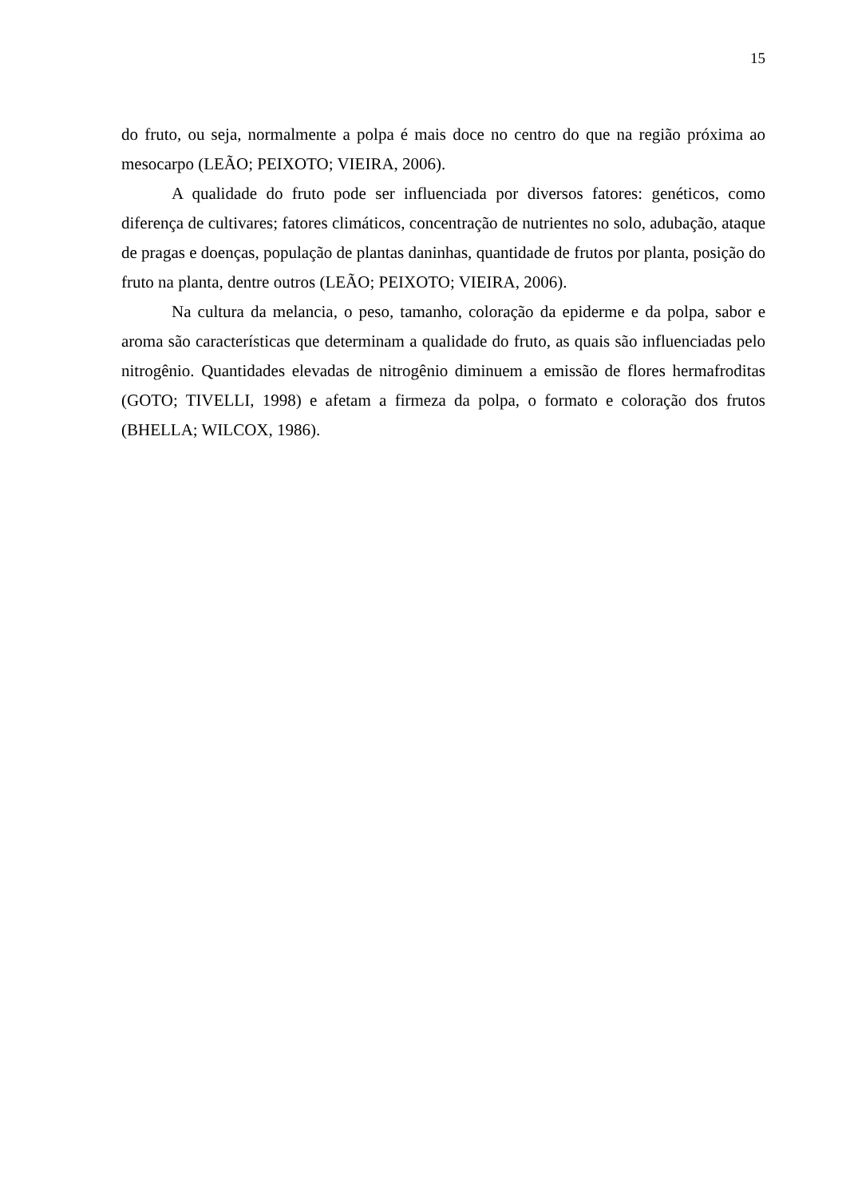15
do fruto, ou seja, normalmente a polpa é mais doce no centro do que na região próxima ao mesocarpo (LEÃO; PEIXOTO; VIEIRA, 2006).
A qualidade do fruto pode ser influenciada por diversos fatores: genéticos, como diferença de cultivares; fatores climáticos, concentração de nutrientes no solo, adubação, ataque de pragas e doenças, população de plantas daninhas, quantidade de frutos por planta, posição do fruto na planta, dentre outros (LEÃO; PEIXOTO; VIEIRA, 2006).
Na cultura da melancia, o peso, tamanho, coloração da epiderme e da polpa, sabor e aroma são características que determinam a qualidade do fruto, as quais são influenciadas pelo nitrogênio. Quantidades elevadas de nitrogênio diminuem a emissão de flores hermafroditas (GOTO; TIVELLI, 1998) e afetam a firmeza da polpa, o formato e coloração dos frutos (BHELLA; WILCOX, 1986).